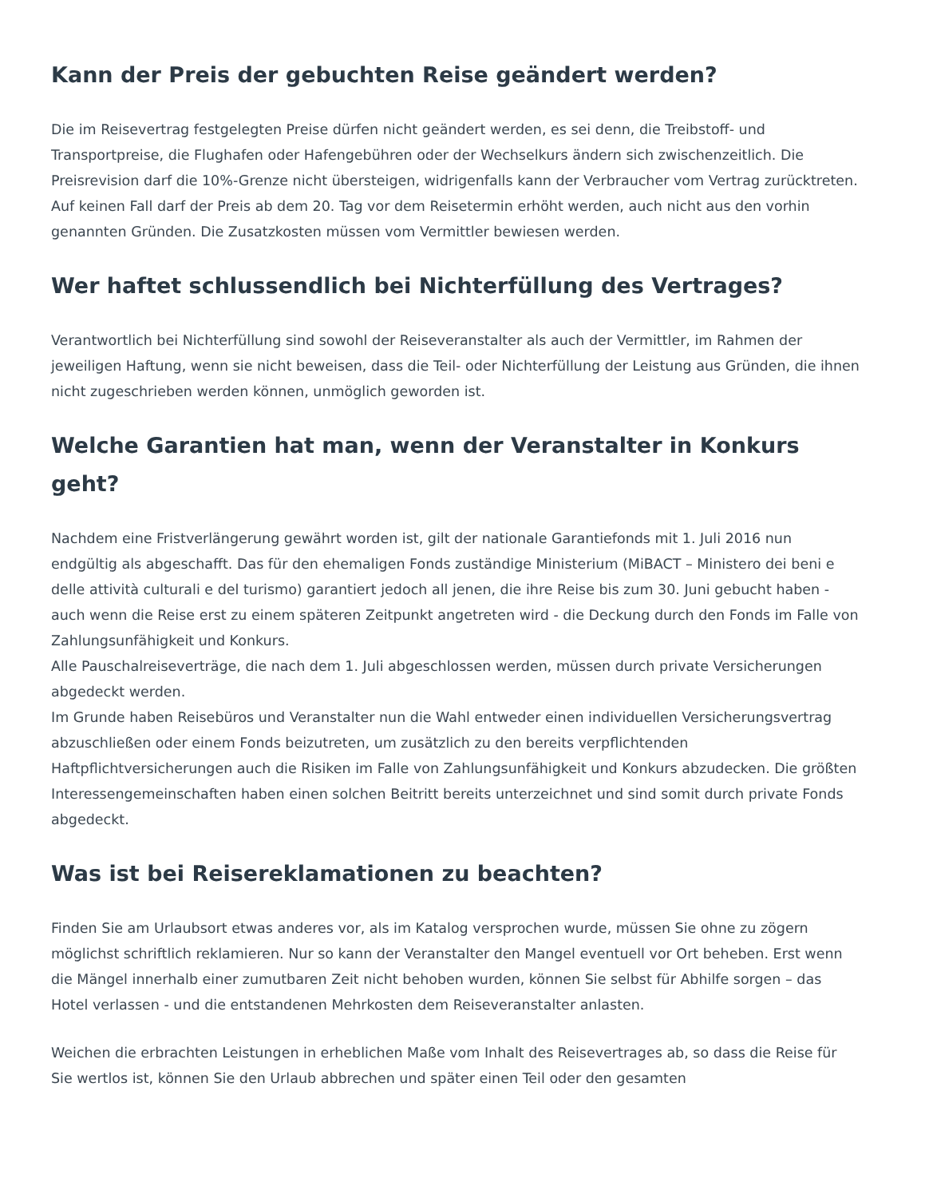Kann der Preis der gebuchten Reise geändert werden?
Die im Reisevertrag festgelegten Preise dürfen nicht geändert werden, es sei denn, die Treibstoff- und Transportpreise, die Flughafen oder Hafengebühren oder der Wechselkurs ändern sich zwischenzeitlich. Die Preisrevision darf die 10%-Grenze nicht übersteigen, widrigenfalls kann der Verbraucher vom Vertrag zurücktreten. Auf keinen Fall darf der Preis ab dem 20. Tag vor dem Reisetermin erhöht werden, auch nicht aus den vorhin genannten Gründen. Die Zusatzkosten müssen vom Vermittler bewiesen werden.
Wer haftet schlussendlich bei Nichterfüllung des Vertrages?
Verantwortlich bei Nichterfüllung sind sowohl der Reiseveranstalter als auch der Vermittler, im Rahmen der jeweiligen Haftung, wenn sie nicht beweisen, dass die Teil- oder Nichterfüllung der Leistung aus Gründen, die ihnen nicht zugeschrieben werden können, unmöglich geworden ist.
Welche Garantien hat man, wenn der Veranstalter in Konkurs geht?
Nachdem eine Fristverlängerung gewährt worden ist, gilt der nationale Garantiefonds mit 1. Juli 2016 nun endgültig als abgeschafft. Das für den ehemaligen Fonds zuständige Ministerium (MiBACT – Ministero dei beni e delle attività culturali e del turismo) garantiert jedoch all jenen, die ihre Reise bis zum 30. Juni gebucht haben - auch wenn die Reise erst zu einem späteren Zeitpunkt angetreten wird - die Deckung durch den Fonds im Falle von Zahlungsunfähigkeit und Konkurs.
Alle Pauschalreiseverträge, die nach dem 1. Juli abgeschlossen werden, müssen durch private Versicherungen abgedeckt werden.
Im Grunde haben Reisebüros und Veranstalter nun die Wahl entweder einen individuellen Versicherungsvertrag abzuschließen oder einem Fonds beizutreten, um zusätzlich zu den bereits verpflichtenden Haftpflichtversicherungen auch die Risiken im Falle von Zahlungsunfähigkeit und Konkurs abzudecken. Die größten Interessengemeinschaften haben einen solchen Beitritt bereits unterzeichnet und sind somit durch private Fonds abgedeckt.
Was ist bei Reisereklamationen zu beachten?
Finden Sie am Urlaubsort etwas anderes vor, als im Katalog versprochen wurde, müssen Sie ohne zu zögern möglichst schriftlich reklamieren. Nur so kann der Veranstalter den Mangel eventuell vor Ort beheben. Erst wenn die Mängel innerhalb einer zumutbaren Zeit nicht behoben wurden, können Sie selbst für Abhilfe sorgen – das Hotel verlassen - und die entstandenen Mehrkosten dem Reiseveranstalter anlasten.
Weichen die erbrachten Leistungen in erheblichen Maße vom Inhalt des Reisevertrages ab, so dass die Reise für Sie wertlos ist, können Sie den Urlaub abbrechen und später einen Teil oder den gesamten